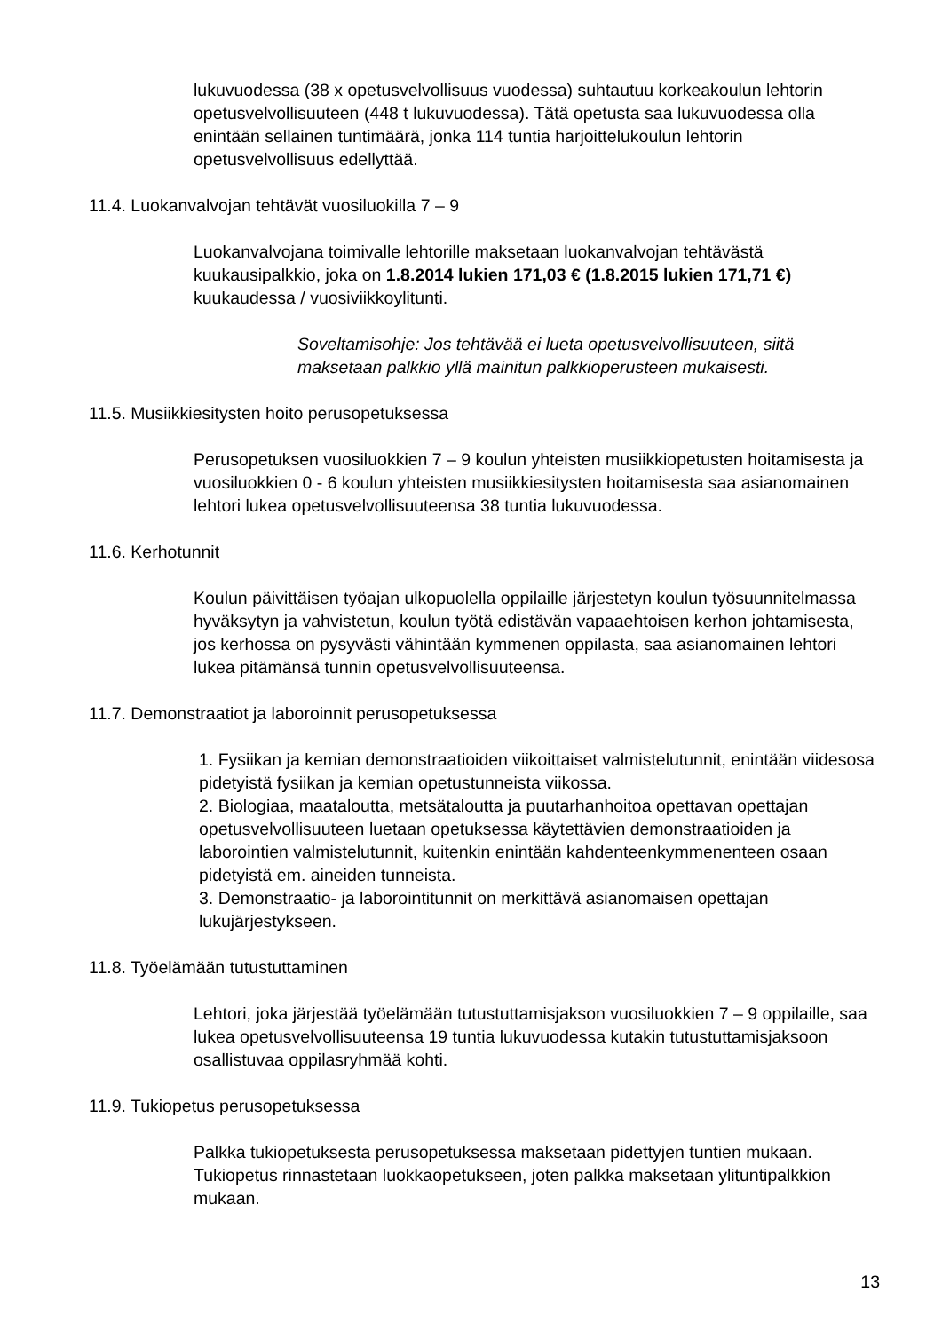lukuvuodessa (38 x opetusvelvollisuus vuodessa) suhtautuu korkeakoulun lehtorin opetusvelvollisuuteen (448 t lukuvuodessa). Tätä opetusta saa lukuvuodessa olla enintään sellainen tuntimäärä, jonka 114 tuntia harjoittelukoulun lehtorin opetusvelvollisuus edellyttää.
11.4. Luokanvalvojan tehtävät vuosiluokilla 7 – 9
Luokanvalvojana toimivalle lehtorille maksetaan luokanvalvojan tehtävästä kuukausipalkkio, joka on 1.8.2014 lukien 171,03 € (1.8.2015 lukien 171,71 €) kuukaudessa / vuosiviikkoylitunti.
Soveltamisohje: Jos tehtävää ei lueta opetusvelvollisuuteen, siitä maksetaan palkkio yllä mainitun palkkioperusteen mukaisesti.
11.5. Musiikkiesitysten hoito perusopetuksessa
Perusopetuksen vuosiluokkien 7 – 9 koulun yhteisten musiikkiopetusten hoitamisesta ja vuosiluokkien 0 - 6 koulun yhteisten musiikkiesitysten hoitamisesta saa asianomainen lehtori lukea opetusvelvollisuuteensa 38 tuntia lukuvuodessa.
11.6. Kerhotunnit
Koulun päivittäisen työajan ulkopuolella oppilaille järjestetyn koulun työsuunnitelmassa hyväksytyn ja vahvistetun, koulun työtä edistävän vapaaehtoisen kerhon johtamisesta, jos kerhossa on pysyvästi vähintään kymmenen oppilasta, saa asianomainen lehtori lukea pitämänsä tunnin opetusvelvollisuuteensa.
11.7. Demonstraatiot ja laboroinnit perusopetuksessa
1. Fysiikan ja kemian demonstraatioiden viikoittaiset valmistelutunnit, enintään viidesosa pidetyistä fysiikan ja kemian opetustunneista viikossa.
2. Biologiaa, maataloutta, metsätaloutta ja puutarhanhoitoa opettavan opettajan opetusvelvollisuuteen luetaan opetuksessa käytettävien demonstraatioiden ja laborointien valmistelutunnit, kuitenkin enintään kahdenteenkymmenenteen osaan pidetyistä em. aineiden tunneista.
3. Demonstraatio- ja laborointitunnit on merkittävä asianomaisen opettajan lukujärjestykseen.
11.8. Työelämään tutustuttaminen
Lehtori, joka järjestää työelämään tutustuttamisjakson vuosiluokkien 7 – 9 oppilaille, saa lukea opetusvelvollisuuteensa 19 tuntia lukuvuodessa kutakin tutustuttamisjaksoon osallistuvaa oppilasryhmää kohti.
11.9. Tukiopetus perusopetuksessa
Palkka tukiopetuksesta perusopetuksessa maksetaan pidettyjen tuntien mukaan. Tukiopetus rinnastetaan luokkaopetukseen, joten palkka maksetaan ylituntipalkkion mukaan.
13